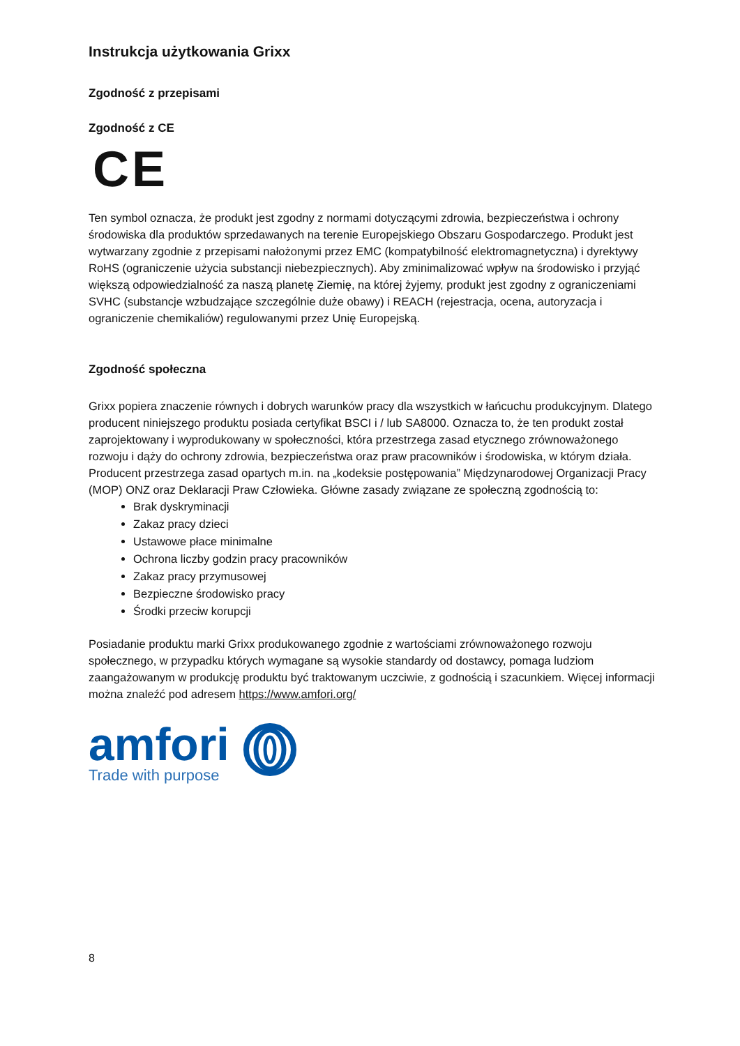Instrukcja użytkowania Grixx
Zgodność z przepisami
Zgodność z CE
CE
Ten symbol oznacza, że produkt jest zgodny z normami dotyczącymi zdrowia, bezpieczeństwa i ochrony środowiska dla produktów sprzedawanych na terenie Europejskiego Obszaru Gospodarczego. Produkt jest wytwarzany zgodnie z przepisami nałożonymi przez EMC (kompatybilność elektromagnetyczna) i dyrektywy RoHS (ograniczenie użycia substancji niebezpiecznych). Aby zminimalizować wpływ na środowisko i przyjąć większą odpowiedzialność za naszą planetę Ziemię, na której żyjemy, produkt jest zgodny z ograniczeniami SVHC (substancje wzbudzające szczególnie duże obawy) i REACH (rejestracja, ocena, autoryzacja i ograniczenie chemikaliów) regulowanymi przez Unię Europejską.
Zgodność społeczna
Grixx popiera znaczenie równych i dobrych warunków pracy dla wszystkich w łańcuchu produkcyjnym. Dlatego producent niniejszego produktu posiada certyfikat BSCI i / lub SA8000. Oznacza to, że ten produkt został zaprojektowany i wyprodukowany w społeczności, która przestrzega zasad etycznego zrównoważonego rozwoju i dąży do ochrony zdrowia, bezpieczeństwa oraz praw pracowników i środowiska, w którym działa.
Producent przestrzega zasad opartych m.in. na „kodeksie postępowania” Międzynarodowej Organizacji Pracy (MOP) ONZ oraz Deklaracji Praw Człowieka. Główne zasady związane ze społeczną zgodnością to:
Brak dyskryminacji
Zakaz pracy dzieci
Ustawowe płace minimalne
Ochrona liczby godzin pracy pracowników
Zakaz pracy przymusowej
Bezpieczne środowisko pracy
Środki przeciw korupcji
Posiadanie produktu marki Grixx produkowanego zgodnie z wartościami zrównoważonego rozwoju społecznego, w przypadku których wymagane są wysokie standardy od dostawcy, pomaga ludziom zaangażowanym w produkcję produktu być traktowanym uczciwie, z godnością i szacunkiem. Więcej informacji można znaleźć pod adresem https://www.amfori.org/
amfori
Trade with purpose
8